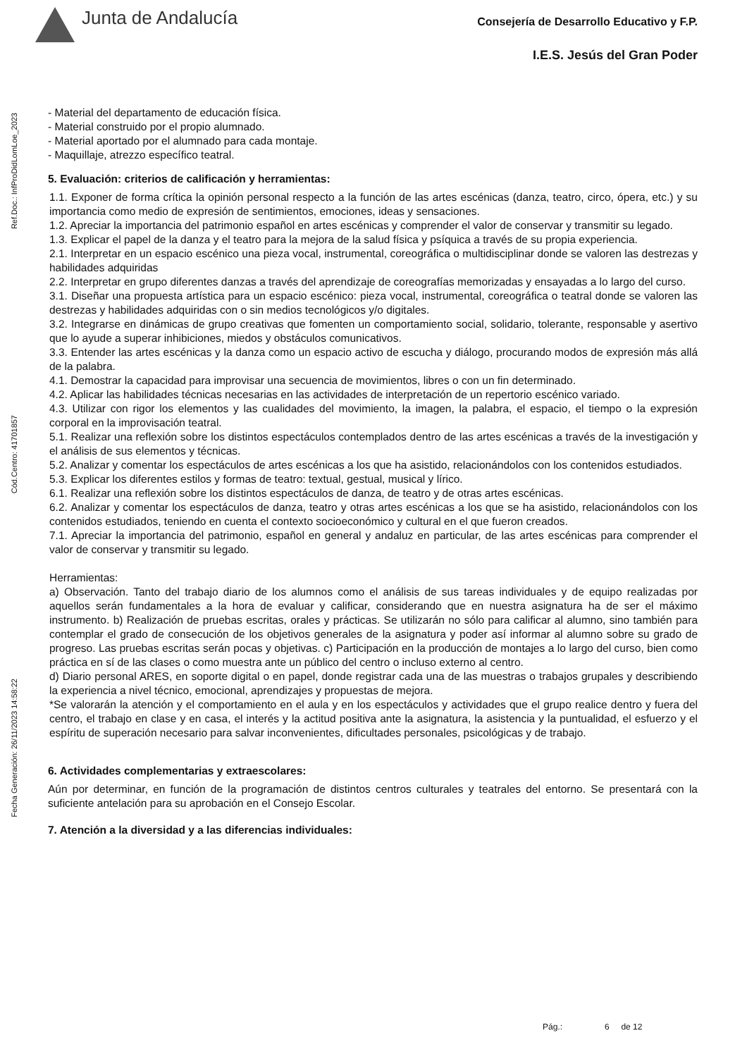Junta de Andalucía
Consejería de Desarrollo Educativo y F.P.
I.E.S. Jesús del Gran Poder
Ref.Doc.: InfProDidLomLoe_2023
Cód.Centro: 41701857
Fecha Generación: 26/11/2023 14:58:22
- Material del departamento de educación física.
- Material construido por el propio alumnado.
- Material aportado por el alumnado para cada montaje.
- Maquillaje, atrezzo específico teatral.
5. Evaluación: criterios de calificación y herramientas:
1.1. Exponer de forma crítica la opinión personal respecto a la función de las artes escénicas (danza, teatro, circo, ópera, etc.) y su importancia como medio de expresión de sentimientos, emociones, ideas y sensaciones.
1.2. Apreciar la importancia del patrimonio español en artes escénicas y comprender el valor de conservar y transmitir su legado.
1.3. Explicar el papel de la danza y el teatro para la mejora de la salud física y psíquica a través de su propia experiencia.
2.1. Interpretar en un espacio escénico una pieza vocal, instrumental, coreográfica o multidisciplinar donde se valoren las destrezas y habilidades adquiridas
2.2. Interpretar en grupo diferentes danzas a través del aprendizaje de coreografías memorizadas y ensayadas a lo largo del curso.
3.1. Diseñar una propuesta artística para un espacio escénico: pieza vocal, instrumental, coreográfica o teatral donde se valoren las destrezas y habilidades adquiridas con o sin medios tecnológicos y/o digitales.
3.2. Integrarse en dinámicas de grupo creativas que fomenten un comportamiento social, solidario, tolerante, responsable y asertivo que lo ayude a superar inhibiciones, miedos y obstáculos comunicativos.
3.3. Entender las artes escénicas y la danza como un espacio activo de escucha y diálogo, procurando modos de expresión más allá de la palabra.
4.1. Demostrar la capacidad para improvisar una secuencia de movimientos, libres o con un fin determinado.
4.2. Aplicar las habilidades técnicas necesarias en las actividades de interpretación de un repertorio escénico variado.
4.3. Utilizar con rigor los elementos y las cualidades del movimiento, la imagen, la palabra, el espacio, el tiempo o la expresión corporal en la improvisación teatral.
5.1. Realizar una reflexión sobre los distintos espectáculos contemplados dentro de las artes escénicas a través de la investigación y el análisis de sus elementos y técnicas.
5.2. Analizar y comentar los espectáculos de artes escénicas a los que ha asistido, relacionándolos con los contenidos estudiados.
5.3. Explicar los diferentes estilos y formas de teatro: textual, gestual, musical y lírico.
6.1. Realizar una reflexión sobre los distintos espectáculos de danza, de teatro y de otras artes escénicas.
6.2. Analizar y comentar los espectáculos de danza, teatro y otras artes escénicas a los que se ha asistido, relacionándolos con los contenidos estudiados, teniendo en cuenta el contexto socioeconómico y cultural en el que fueron creados.
7.1. Apreciar la importancia del patrimonio, español en general y andaluz en particular, de las artes escénicas para comprender el valor de conservar y transmitir su legado.
Herramientas:
a) Observación. Tanto del trabajo diario de los alumnos como el análisis de sus tareas individuales y de equipo realizadas por aquellos serán fundamentales a la hora de evaluar y calificar, considerando que en nuestra asignatura ha de ser el máximo instrumento. b) Realización de pruebas escritas, orales y prácticas. Se utilizarán no sólo para calificar al alumno, sino también para contemplar el grado de consecución de los objetivos generales de la asignatura y poder así informar al alumno sobre su grado de progreso. Las pruebas escritas serán pocas y objetivas. c) Participación en la producción de montajes a lo largo del curso, bien como práctica en sí de las clases o como muestra ante un público del centro o incluso externo al centro.
d) Diario personal ARES, en soporte digital o en papel, donde registrar cada una de las muestras o trabajos grupales y describiendo la experiencia a nivel técnico, emocional, aprendizajes y propuestas de mejora.
*Se valorarán la atención y el comportamiento en el aula y en los espectáculos y actividades que el grupo realice dentro y fuera del centro, el trabajo en clase y en casa, el interés y la actitud positiva ante la asignatura, la asistencia y la puntualidad, el esfuerzo y el espíritu de superación necesario para salvar inconvenientes, dificultades personales, psicológicas y de trabajo.
6. Actividades complementarias y extraescolares:
Aún por determinar, en función de la programación de distintos centros culturales y teatrales del entorno. Se presentará con la suficiente antelación para su aprobación en el Consejo Escolar.
7. Atención a la diversidad y a las diferencias individuales:
Pág.: 6 de 12